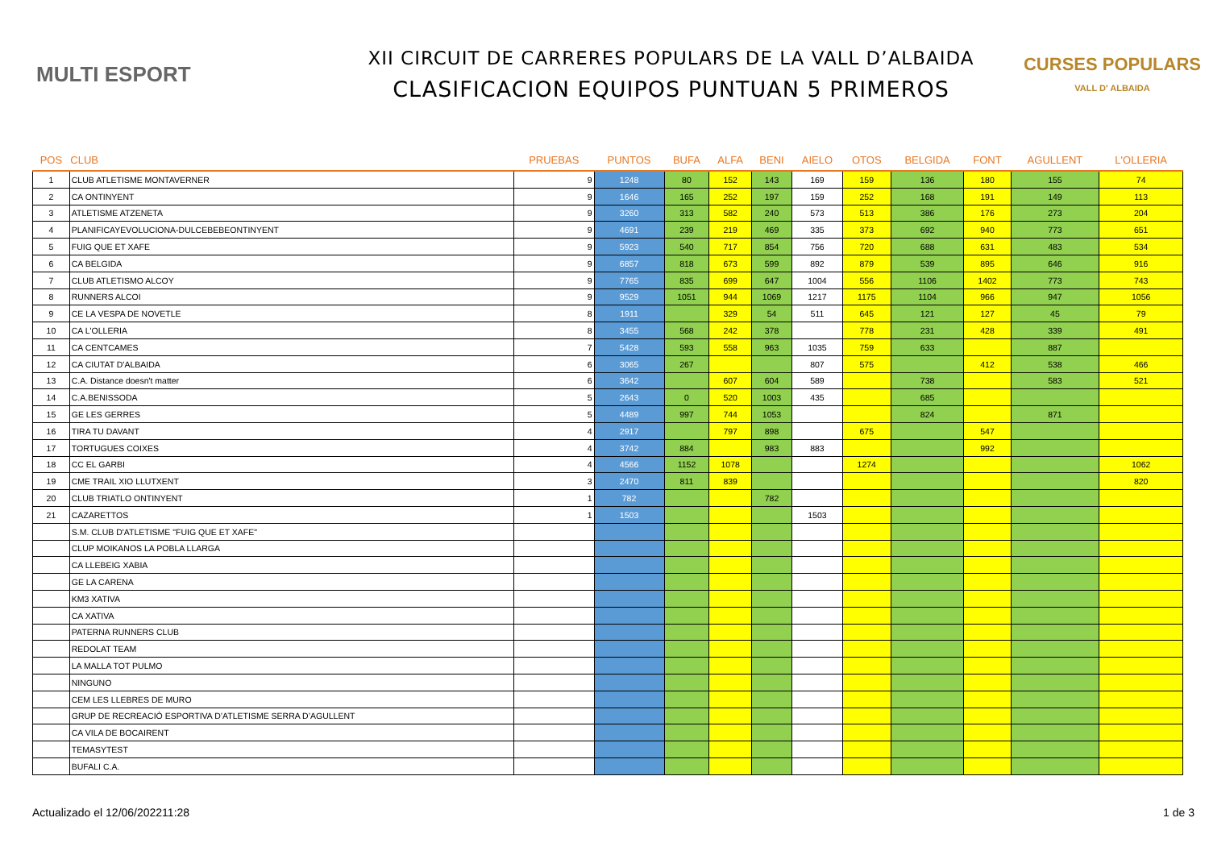MULTI ESPORT
XII CIRCUIT DE CARRERES POPULARS DE LA VALL D’ALBAIDA
CLASIFICACION EQUIPOS PUNTUAN 5 PRIMEROS
CURSES POPULARS
VALL D' ALBAIDA
| POS | CLUB | PRUEBAS | PUNTOS | BUFA | ALFA | BENI | AIELO | OTOS | BELGIDA | FONT | AGULLENT | L'OLLERIA |
| --- | --- | --- | --- | --- | --- | --- | --- | --- | --- | --- | --- | --- |
| 1 | CLUB ATLETISME MONTAVERNER | 9 | 1248 | 80 | 152 | 143 | 169 | 159 | 136 | 180 | 155 | 74 |
| 2 | CA ONTINYENT | 9 | 1646 | 165 | 252 | 197 | 159 | 252 | 168 | 191 | 149 | 113 |
| 3 | ATLETISME ATZENETA | 9 | 3260 | 313 | 582 | 240 | 573 | 513 | 386 | 176 | 273 | 204 |
| 4 | PLANIFICAYEVOLUCIONA-DULCEBEBEONTINYENT | 9 | 4691 | 239 | 219 | 469 | 335 | 373 | 692 | 940 | 773 | 651 |
| 5 | FUIG QUE ET XAFE | 9 | 5923 | 540 | 717 | 854 | 756 | 720 | 688 | 631 | 483 | 534 |
| 6 | CA BELGIDA | 9 | 6857 | 818 | 673 | 599 | 892 | 879 | 539 | 895 | 646 | 916 |
| 7 | CLUB ATLETISMO ALCOY | 9 | 7765 | 835 | 699 | 647 | 1004 | 556 | 1106 | 1402 | 773 | 743 |
| 8 | RUNNERS ALCOI | 9 | 9529 | 1051 | 944 | 1069 | 1217 | 1175 | 1104 | 966 | 947 | 1056 |
| 9 | CE LA VESPA DE NOVETLE | 8 | 1911 | | 329 | 54 | 511 | 645 | 121 | 127 | 45 | 79 |
| 10 | CA L'OLLERIA | 8 | 3455 | 568 | 242 | 378 | | 778 | 231 | 428 | 339 | 491 |
| 11 | CA CENTCAMES | 7 | 5428 | 593 | 558 | 963 | 1035 | 759 | 633 | | 887 | |
| 12 | CA CIUTAT D'ALBAIDA | 6 | 3065 | 267 | | | 807 | 575 | | 412 | 538 | 466 |
| 13 | C.A. Distance doesn't matter | 6 | 3642 | | 607 | 604 | 589 | | 738 | | 583 | 521 |
| 14 | C.A.BENISSODA | 5 | 2643 | 0 | 520 | 1003 | 435 | | 685 | | | |
| 15 | GE LES GERRES | 5 | 4489 | 997 | 744 | 1053 | | | 824 | | 871 | |
| 16 | TIRA TU DAVANT | 4 | 2917 | | 797 | 898 | | 675 | | 547 | | |
| 17 | TORTUGUES COIXES | 4 | 3742 | 884 | | 983 | 883 | | | 992 | | |
| 18 | CC EL GARBI | 4 | 4566 | 1152 | 1078 | | | 1274 | | | | 1062 |
| 19 | CME TRAIL XIO LLUTXENT | 3 | 2470 | 811 | 839 | | | | | | | 820 |
| 20 | CLUB TRIATLO ONTINYENT | 1 | 782 | | | 782 | | | | | | |
| 21 | CAZARETTOS | 1 | 1503 | | | | 1503 | | | | | |
| | S.M. CLUB D'ATLETISME "FUIG QUE ET XAFE" | | | | | | | | | | | |
| | CLUP MOIKANOS LA POBLA LLARGA | | | | | | | | | | | |
| | CA LLEBEIG XABIA | | | | | | | | | | | |
| | GE LA CARENA | | | | | | | | | | | |
| | KM3 XATIVA | | | | | | | | | | | |
| | CA XATIVA | | | | | | | | | | | |
| | PATERNA RUNNERS CLUB | | | | | | | | | | | |
| | REDOLAT TEAM | | | | | | | | | | | |
| | LA MALLA TOT PULMO | | | | | | | | | | | |
| | NINGUNO | | | | | | | | | | | |
| | CEM LES LLEBRES DE MURO | | | | | | | | | | | |
| | GRUP DE RECREACIÓ ESPORTIVA D’ATLETISME SERRA D’AGULLENT | | | | | | | | | | | |
| | CA VILA DE BOCAIRENT | | | | | | | | | | | |
| | TEMASYTEST | | | | | | | | | | | |
| | BUFALI C.A. | | | | | | | | | | | |
Actualizado el 12/06/202211:28 1 de 3